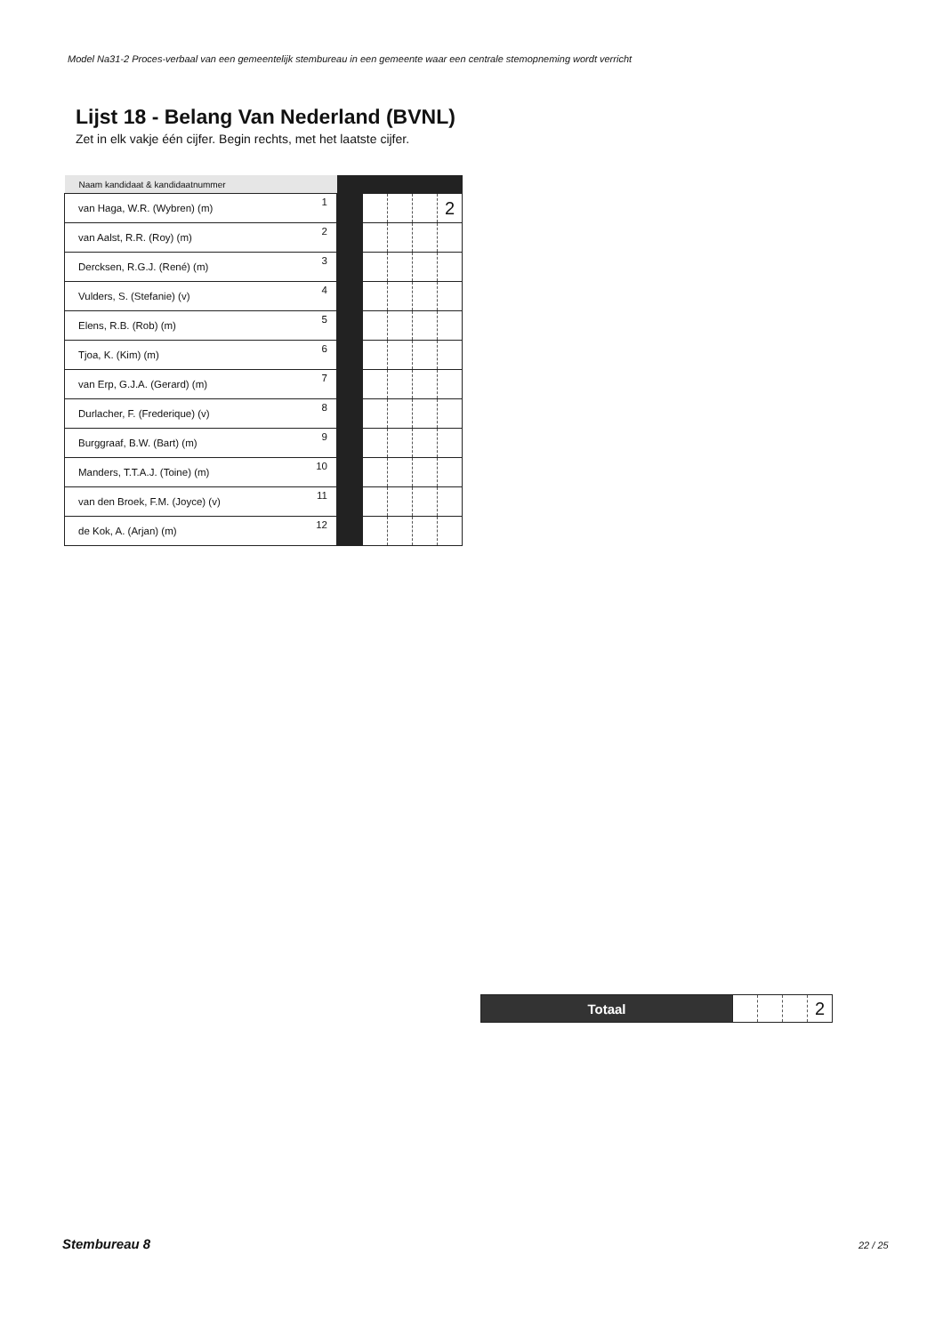Model Na31-2 Proces-verbaal van een gemeentelijk stembureau in een gemeente waar een centrale stemopneming wordt verricht
Lijst 18 - Belang Van Nederland (BVNL)
Zet in elk vakje één cijfer. Begin rechts, met het laatste cijfer.
| Naam kandidaat & kandidaatnummer | | | | | | |
| --- | --- | --- | --- | --- | --- | --- |
| van Haga, W.R. (Wybren) (m) | 1 | | | | | 2 |
| van Aalst, R.R. (Roy) (m) | 2 | | | | | |
| Dercksen, R.G.J. (René) (m) | 3 | | | | | |
| Vulders, S. (Stefanie) (v) | 4 | | | | | |
| Elens, R.B. (Rob) (m) | 5 | | | | | |
| Tjoa, K. (Kim) (m) | 6 | | | | | |
| van Erp, G.J.A. (Gerard) (m) | 7 | | | | | |
| Durlacher, F. (Frederique) (v) | 8 | | | | | |
| Burggraaf, B.W. (Bart) (m) | 9 | | | | | |
| Manders, T.T.A.J. (Toine) (m) | 10 | | | | | |
| van den Broek, F.M. (Joyce) (v) | 11 | | | | | |
| de Kok, A. (Arjan) (m) | 12 | | | | | |
| Totaal | | | | 2 |
Stembureau 8 22 / 25